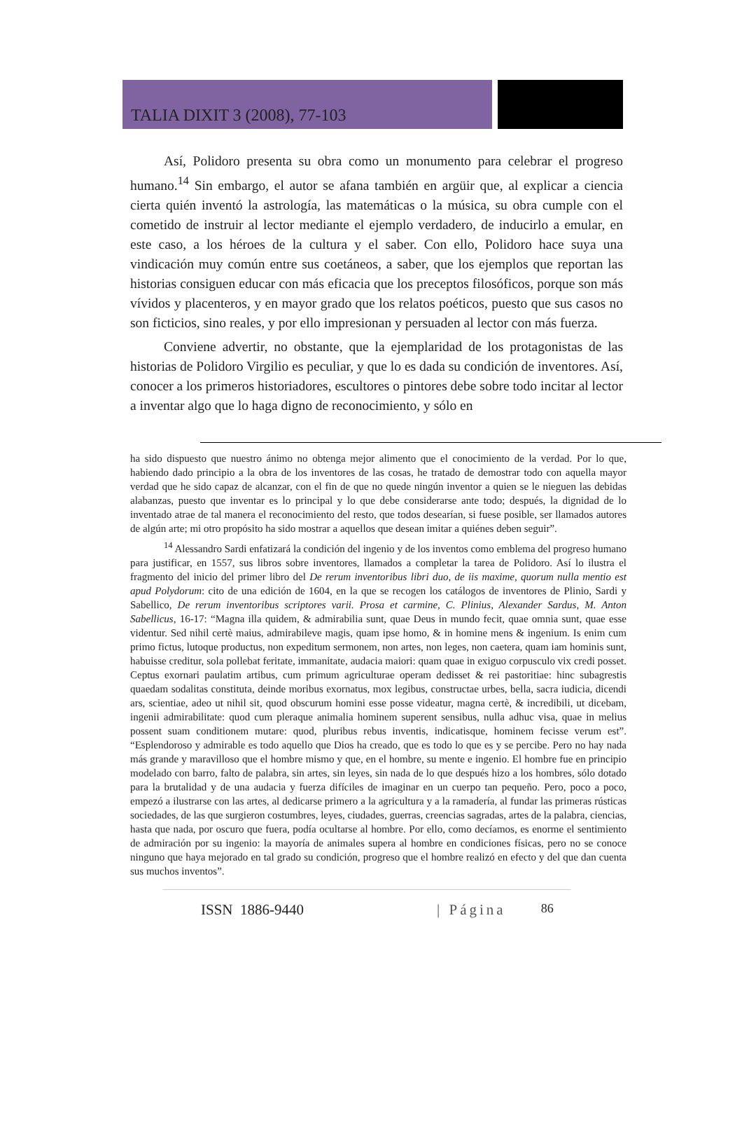TALIA DIXIT 3 (2008), 77-103
Así, Polidoro presenta su obra como un monumento para celebrar el progreso humano.<sup>14</sup> Sin embargo, el autor se afana también en argüir que, al explicar a ciencia cierta quién inventó la astrología, las matemáticas o la música, su obra cumple con el cometido de instruir al lector mediante el ejemplo verdadero, de inducirlo a emular, en este caso, a los héroes de la cultura y el saber. Con ello, Polidoro hace suya una vindicación muy común entre sus coetáneos, a saber, que los ejemplos que reportan las historias consiguen educar con más eficacia que los preceptos filosóficos, porque son más vívidos y placenteros, y en mayor grado que los relatos poéticos, puesto que sus casos no son ficticios, sino reales, y por ello impresionan y persuaden al lector con más fuerza.
Conviene advertir, no obstante, que la ejemplaridad de los protagonistas de las historias de Polidoro Virgilio es peculiar, y que lo es dada su condición de inventores. Así, conocer a los primeros historiadores, escultores o pintores debe sobre todo incitar al lector a inventar algo que lo haga digno de reconocimiento, y sólo en
ha sido dispuesto que nuestro ánimo no obtenga mejor alimento que el conocimiento de la verdad. Por lo que, habiendo dado principio a la obra de los inventores de las cosas, he tratado de demostrar todo con aquella mayor verdad que he sido capaz de alcanzar, con el fin de que no quede ningún inventor a quien se le nieguen las debidas alabanzas, puesto que inventar es lo principal y lo que debe considerarse ante todo; después, la dignidad de lo inventado atrae de tal manera el reconocimiento del resto, que todos desearían, si fuese posible, ser llamados autores de algún arte; mi otro propósito ha sido mostrar a aquellos que desean imitar a quiénes deben seguir”.
<sup>14</sup> Alessandro Sardi enfatizará la condición del ingenio y de los inventos como emblema del progreso humano para justificar, en 1557, sus libros sobre inventores, llamados a completar la tarea de Polidoro. Así lo ilustra el fragmento del inicio del primer libro del De rerum inventoribus libri duo, de iis maxime, quorum nulla mentio est apud Polydorum: cito de una edición de 1604, en la que se recogen los catálogos de inventores de Plinio, Sardi y Sabellico, De rerum inventoribus scriptores varii. Prosa et carmine, C. Plinius, Alexander Sardus, M. Anton Sabellicus, 16-17: “Magna illa quidem, & admirabilia sunt, quae Deus in mundo fecit, quae omnia sunt, quae esse videntur. Sed nihil certè maius, admirabileve magis, quam ipse homo, & in homine mens & ingenium. Is enim cum primo fictus, lutoque productus, non expeditum sermonem, non artes, non leges, non caetera, quam iam hominis sunt, habuisse creditur, sola pollebat feritate, immanitate, audacia maiori: quam quae in exiguo corpusculo vix credi posset. Ceptus exornari paulatim artibus, cum primum agriculturae operam dedisset & rei pastoritiae: hinc subagrestis quaedam sodalitas constituta, deinde moribus exornatus, mox legibus, constructae urbes, bella, sacra iudicia, dicendi ars, scientiae, adeo ut nihil sit, quod obscurum homini esse posse videatur, magna certè, & incredibili, ut dicebam, ingenii admirabilitate: quod cum pleraque animalia hominem superent sensibus, nulla adhuc visa, quae in melius possent suam conditionem mutare: quod, pluribus rebus inventis, indicatisque, hominem fecisse verum est”. “Esplendoroso y admirable es todo aquello que Dios ha creado, que es todo lo que es y se percibe. Pero no hay nada más grande y maravilloso que el hombre mismo y que, en el hombre, su mente e ingenio. El hombre fue en principio modelado con barro, falto de palabra, sin artes, sin leyes, sin nada de lo que después hizo a los hombres, sólo dotado para la brutalidad y de una audacia y fuerza difíciles de imaginar en un cuerpo tan pequeño. Pero, poco a poco, empezó a ilustrarse con las artes, al dedicarse primero a la agricultura y a la ramadería, al fundar las primeras rústicas sociedades, de las que surgieron costumbres, leyes, ciudades, guerras, creencias sagradas, artes de la palabra, ciencias, hasta que nada, por oscuro que fuera, podía ocultarse al hombre. Por ello, como decíamos, es enorme el sentimiento de admiración por su ingenio: la mayoría de animales supera al hombre en condiciones físicas, pero no se conoce ninguno que haya mejorado en tal grado su condición, progreso que el hombre realizó en efecto y del que dan cuenta sus muchos inventos”.
ISSN 1886-9440 | Página 86